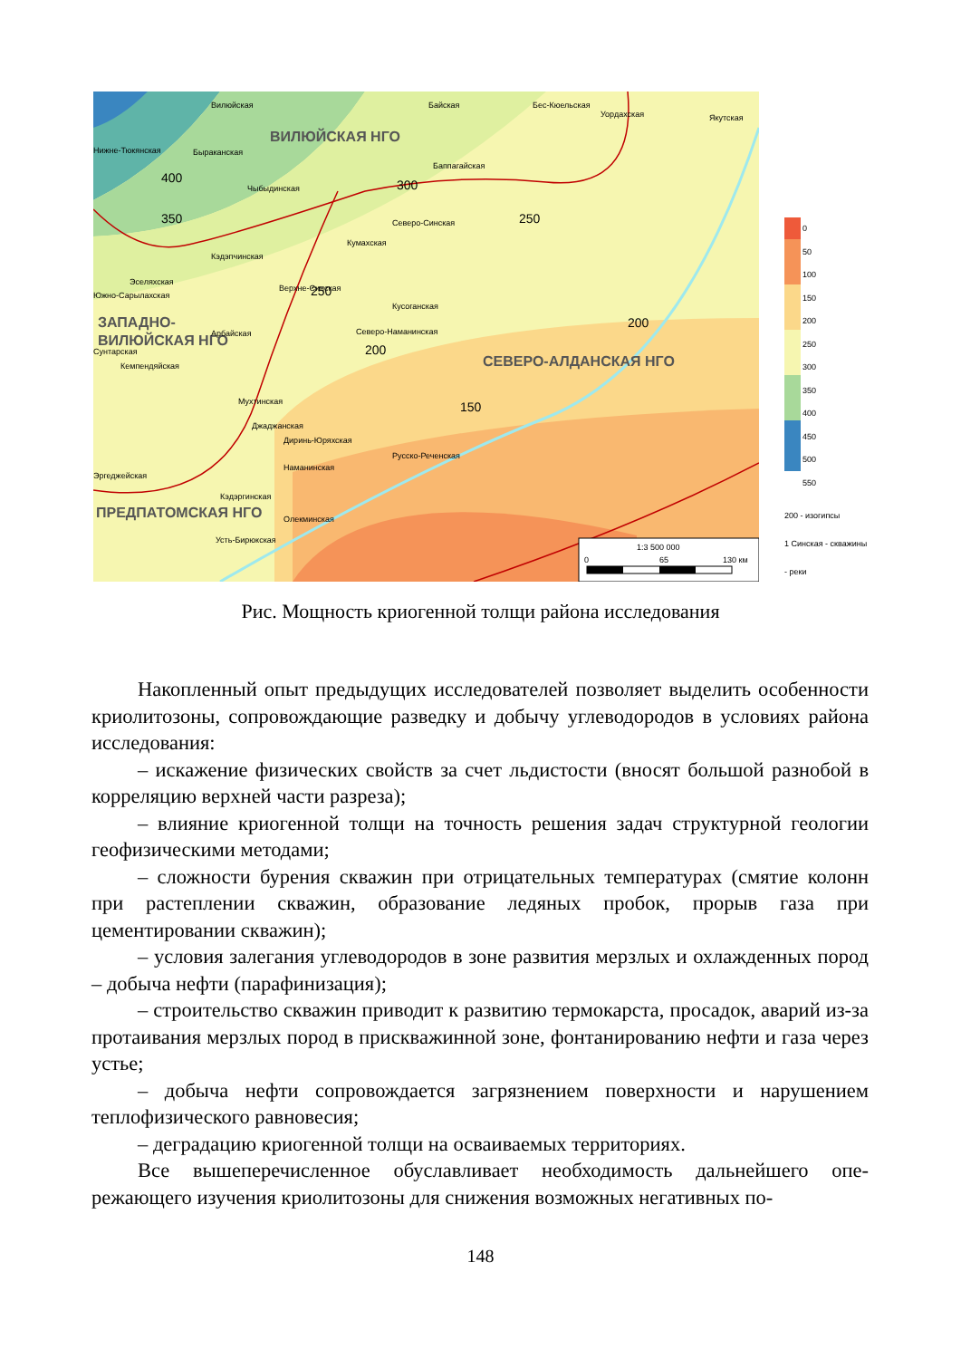1:3 500 000
0
65
130 км
ВИЛЮЙСКАЯ НГО
ЗАПАДНО-
ВИЛЮЙСКАЯ НГО
СЕВЕРО-АЛДАНСКАЯ НГО
ПРЕДПАТОМСКАЯ НГО
400
350
300
250
250
200
200
150
Вилюйская
Байская
Бес-Кюельская
Уордахская
Якутская
Нижне-Тюкянская
Быраканская
Чыбыдинская
Баппагайская
Северо-Синская
Кумахская
Кэдэпчинская
Эселяхская
Южно-Сарылахская
Верхне-Синская
Кусоганская
Северо-Наманинская
Арбайская
Сунтарская
Кемпендяйская
Мухтинская
Джаджанская
Диринь-Юряхская
Русско-Реченская
Наманинская
Эргеджейская
Кэдэргинская
Олекминская
Усть-Бирюкская
0
50
100
150
200
250
300
350
400
450
500
550
200 - изогипсы
1 Синская - скважины
- реки
Рис. Мощность криогенной толщи района исследования
Накопленный опыт предыдущих исследователей позволяет выделить осо­бенности криолитозоны, сопровождающие разведку и добычу углеводородов в условиях района исследования:
– искажение физических свойств за счет льдистости (вносят большой раз­нобой в корреляцию верхней части разреза);
– влияние криогенной толщи на точность решения задач структурной гео­логии геофизическими методами;
– сложности бурения скважин при отрицательных температурах (смятие колонн при растеплении скважин, образование ледяных пробок, прорыв газа при цементировании скважин);
– условия залегания углеводородов в зоне развития мерзлых и охлажден­ных пород – добыча нефти (парафинизация);
– строительство скважин приводит к развитию термокарста, просадок, аварий из-за протаивания мерзлых пород в прискважинной зоне, фонтанирова­нию нефти и газа через устье;
– добыча нефти сопровождается загрязнением поверхности и нарушением теплофизического равновесия;
– деградацию криогенной толщи на осваиваемых территориях.
Все вышеперечисленное обуславливает необходимость дальнейшего опе­режающего изучения криолитозоны для снижения возможных негативных по-
148